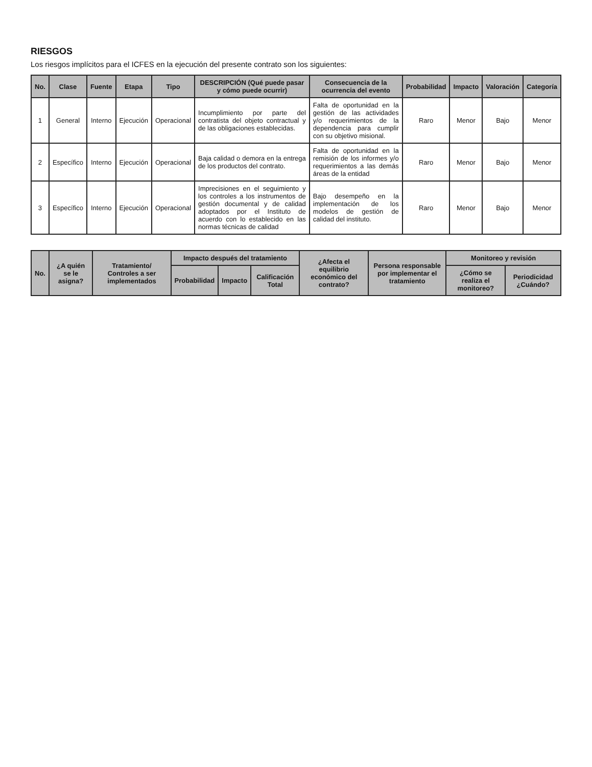RIESGOS
Los riesgos implícitos para el ICFES en la ejecución del presente contrato son los siguientes:
| No. | Clase | Fuente | Etapa | Tipo | DESCRIPCIÓN (Qué puede pasar y cómo puede ocurrir) | Consecuencia de la ocurrencia del evento | Probabilidad | Impacto | Valoración | Categoría |
| --- | --- | --- | --- | --- | --- | --- | --- | --- | --- | --- |
| 1 | General | Interno | Ejecución | Operacional | Incumplimiento por parte del contratista del objeto contractual y de las obligaciones establecidas. | Falta de oportunidad en la gestión de las actividades y/o requerimientos de la dependencia para cumplir con su objetivo misional. | Raro | Menor | Bajo | Menor |
| 2 | Específico | Interno | Ejecución | Operacional | Baja calidad o demora en la entrega de los productos del contrato. | Falta de oportunidad en la remisión de los informes y/o requerimientos a las demás áreas de la entidad | Raro | Menor | Bajo | Menor |
| 3 | Específico | Interno | Ejecución | Operacional | Imprecisiones en el seguimiento y los controles a los instrumentos de gestión documental y de calidad adoptados por el Instituto de acuerdo con lo establecido en las normas técnicas de calidad | Bajo desempeño en la implementación de los modelos de gestión de calidad del instituto. | Raro | Menor | Bajo | Menor |
| No. | ¿A quién se le asigna? | Tratamiento/ Controles a ser implementados | Impacto después del tratamiento | | | ¿Afecta el equilibrio económico del contrato? | Persona responsable por implementar el tratamiento | Monitoreo y revisión | |
| --- | --- | --- | --- | --- | --- | --- | --- | --- | --- |
| | | | Probabilidad | Impacto | Calificación Total | | | ¿Cómo se realiza el monitoreo? | Periodicidad ¿Cuándo? |